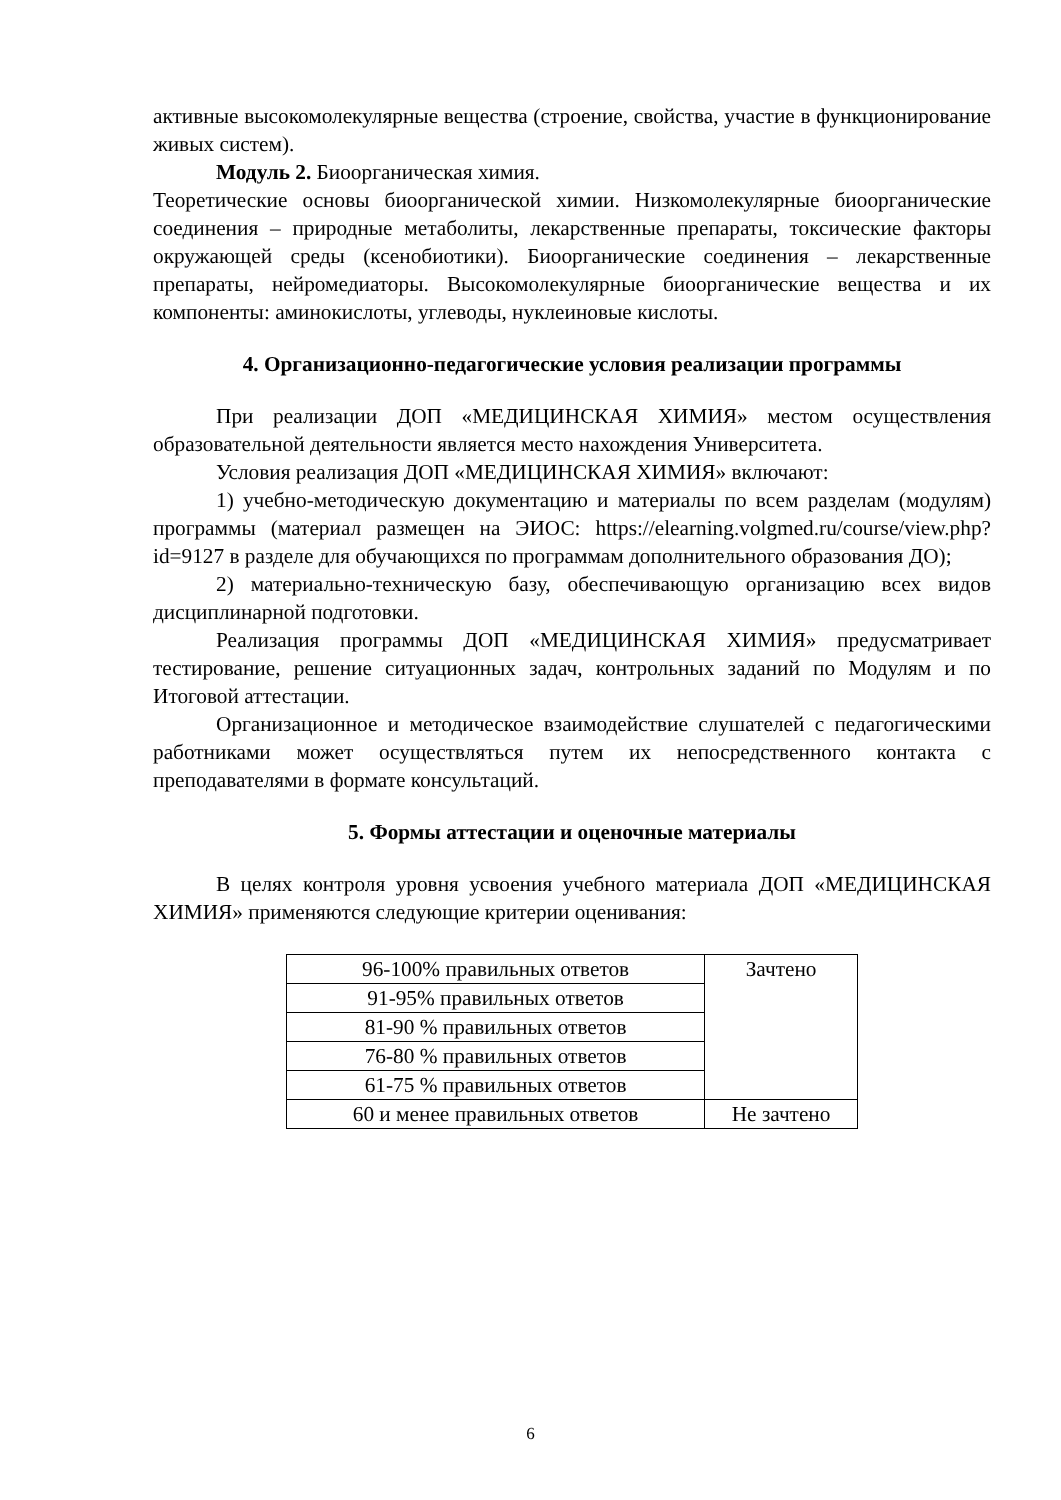активные высокомолекулярные вещества (строение, свойства, участие в функционирование живых систем).
Модуль 2. Биоорганическая химия.
Теоретические основы биоорганической химии. Низкомолекулярные биоорганические соединения – природные метаболиты, лекарственные препараты, токсические факторы окружающей среды (ксенобиотики). Биоорганические соединения – лекарственные препараты, нейромедиаторы. Высокомолекулярные биоорганические вещества и их компоненты: аминокислоты, углеводы, нуклеиновые кислоты.
4. Организационно-педагогические условия реализации программы
При реализации ДОП «МЕДИЦИНСКАЯ ХИМИЯ» местом осуществления образовательной деятельности является место нахождения Университета.
Условия реализация ДОП «МЕДИЦИНСКАЯ ХИМИЯ» включают:
1) учебно-методическую документацию и материалы по всем разделам (модулям) программы (материал размещен на ЭИОС: https://elearning.volgmed.ru/course/view.php?id=9127 в разделе для обучающихся по программам дополнительного образования ДО);
2) материально-техническую базу, обеспечивающую организацию всех видов дисциплинарной подготовки.
Реализация программы ДОП «МЕДИЦИНСКАЯ ХИМИЯ» предусматривает тестирование, решение ситуационных задач, контрольных заданий по Модулям и по Итоговой аттестации.
Организационное и методическое взаимодействие слушателей с педагогическими работниками может осуществляться путем их непосредственного контакта с преподавателями в формате консультаций.
5. Формы аттестации и оценочные материалы
В целях контроля уровня усвоения учебного материала ДОП «МЕДИЦИНСКАЯ ХИМИЯ» применяются следующие критерии оценивания:
| 96-100% правильных ответов | Зачтено |
| 91-95% правильных ответов | |
| 81-90 % правильных ответов | |
| 76-80 % правильных ответов | |
| 61-75 % правильных ответов | |
| 60 и менее правильных ответов | Не зачтено |
6